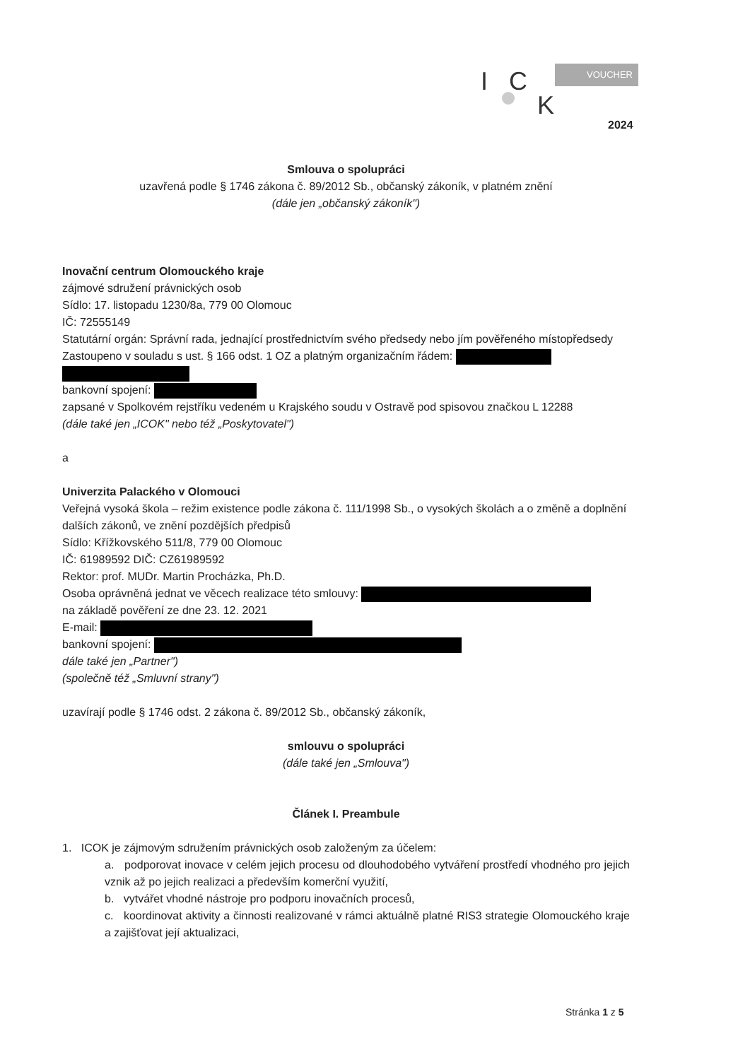I C
K
VOUCHER
2024
Smlouva o spolupráci
uzavřená podle § 1746 zákona č. 89/2012 Sb., občanský zákoník, v platném znění
(dále jen „občanský zákoník")
Inovační centrum Olomouckého kraje
zájmové sdružení právnických osob
Sídlo: 17. listopadu 1230/8a, 779 00 Olomouc
IČ: 72555149
Statutární orgán: Správní rada, jednající prostřednictvím svého předsedy nebo jím pověřeného místopředsedy
Zastoupeno v souladu s ust. § 166 odst. 1 OZ a platným organizačním řádem:
bankovní spojení:
zapsané v Spolkovém rejstříku vedeném u Krajského soudu v Ostravě pod spisovou značkou L 12288
(dále také jen „ICOK" nebo též „Poskytovatel")
a
Univerzita Palackého v Olomouci
Veřejná vysoká škola – režim existence podle zákona č. 111/1998 Sb., o vysokých školách a o změně a doplnění dalších zákonů, ve znění pozdějších předpisů
Sídlo: Křížkovského 511/8, 779 00 Olomouc
IČ: 61989592 DIČ: CZ61989592
Rektor: prof. MUDr. Martin Procházka, Ph.D.
Osoba oprávněná jednat ve věcech realizace této smlouvy:
na základě pověření ze dne 23. 12. 2021
E-mail:
bankovní spojení:
dále také jen „Partner")
(společně též „Smluvní strany")
uzavírají podle § 1746 odst. 2 zákona č. 89/2012 Sb., občanský zákoník,
smlouvu o spolupráci
(dále také jen „Smlouva")
Článek I. Preambule
1. ICOK je zájmovým sdružením právnických osob založeným za účelem:
a. podporovat inovace v celém jejich procesu od dlouhodobého vytváření prostředí vhodného pro jejich vznik až po jejich realizaci a především komerční využití,
b. vytvářet vhodné nástroje pro podporu inovačních procesů,
c. koordinovat aktivity a činnosti realizované v rámci aktuálně platné RIS3 strategie Olomouckého kraje a zajišťovat její aktualizaci,
Stránka 1 z 5